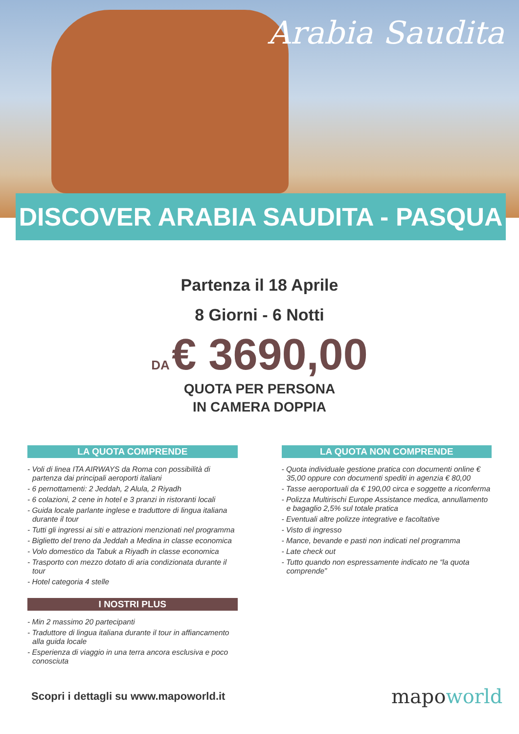Arabia Saudita
DISCOVER ARABIA SAUDITA - PASQUA
Partenza il 18 Aprile
8 Giorni - 6 Notti
DA € 3690,00
QUOTA PER PERSONA
IN CAMERA DOPPIA
LA QUOTA COMPRENDE
- Voli di linea ITA AIRWAYS da Roma con possibilità di partenza dai principali aeroporti italiani
- 6 pernottamenti: 2 Jeddah, 2 Alula, 2 Riyadh
- 6 colazioni, 2 cene in hotel e 3 pranzi in ristoranti locali
- Guida locale parlante inglese e traduttore di lingua italiana durante il tour
- Tutti gli ingressi ai siti e attrazioni menzionati nel programma
- Biglietto del treno da Jeddah a Medina in classe economica
- Volo domestico da Tabuk a Riyadh in classe economica
- Trasporto con mezzo dotato di aria condizionata durante il tour
- Hotel categoria 4 stelle
I NOSTRI PLUS
- Min 2 massimo 20 partecipanti
- Traduttore di lingua italiana durante il tour in affiancamento alla guida locale
- Esperienza di viaggio in una terra ancora esclusiva e poco conosciuta
LA QUOTA NON COMPRENDE
- Quota individuale gestione pratica con documenti online € 35,00 oppure con documenti spediti in agenzia € 80,00
- Tasse aeroportuali da € 190,00 circa e soggette a riconferma
- Polizza Multirischi Europe Assistance medica, annullamento e bagaglio 2,5% sul totale pratica
- Eventuali altre polizze integrative e facoltative
- Visto di ingresso
- Mance, bevande e pasti non indicati nel programma
- Late check out
- Tutto quando non espressamente indicato ne “la quota comprende”
Scopri i dettagli su www.mapoworld.it
mapoworld